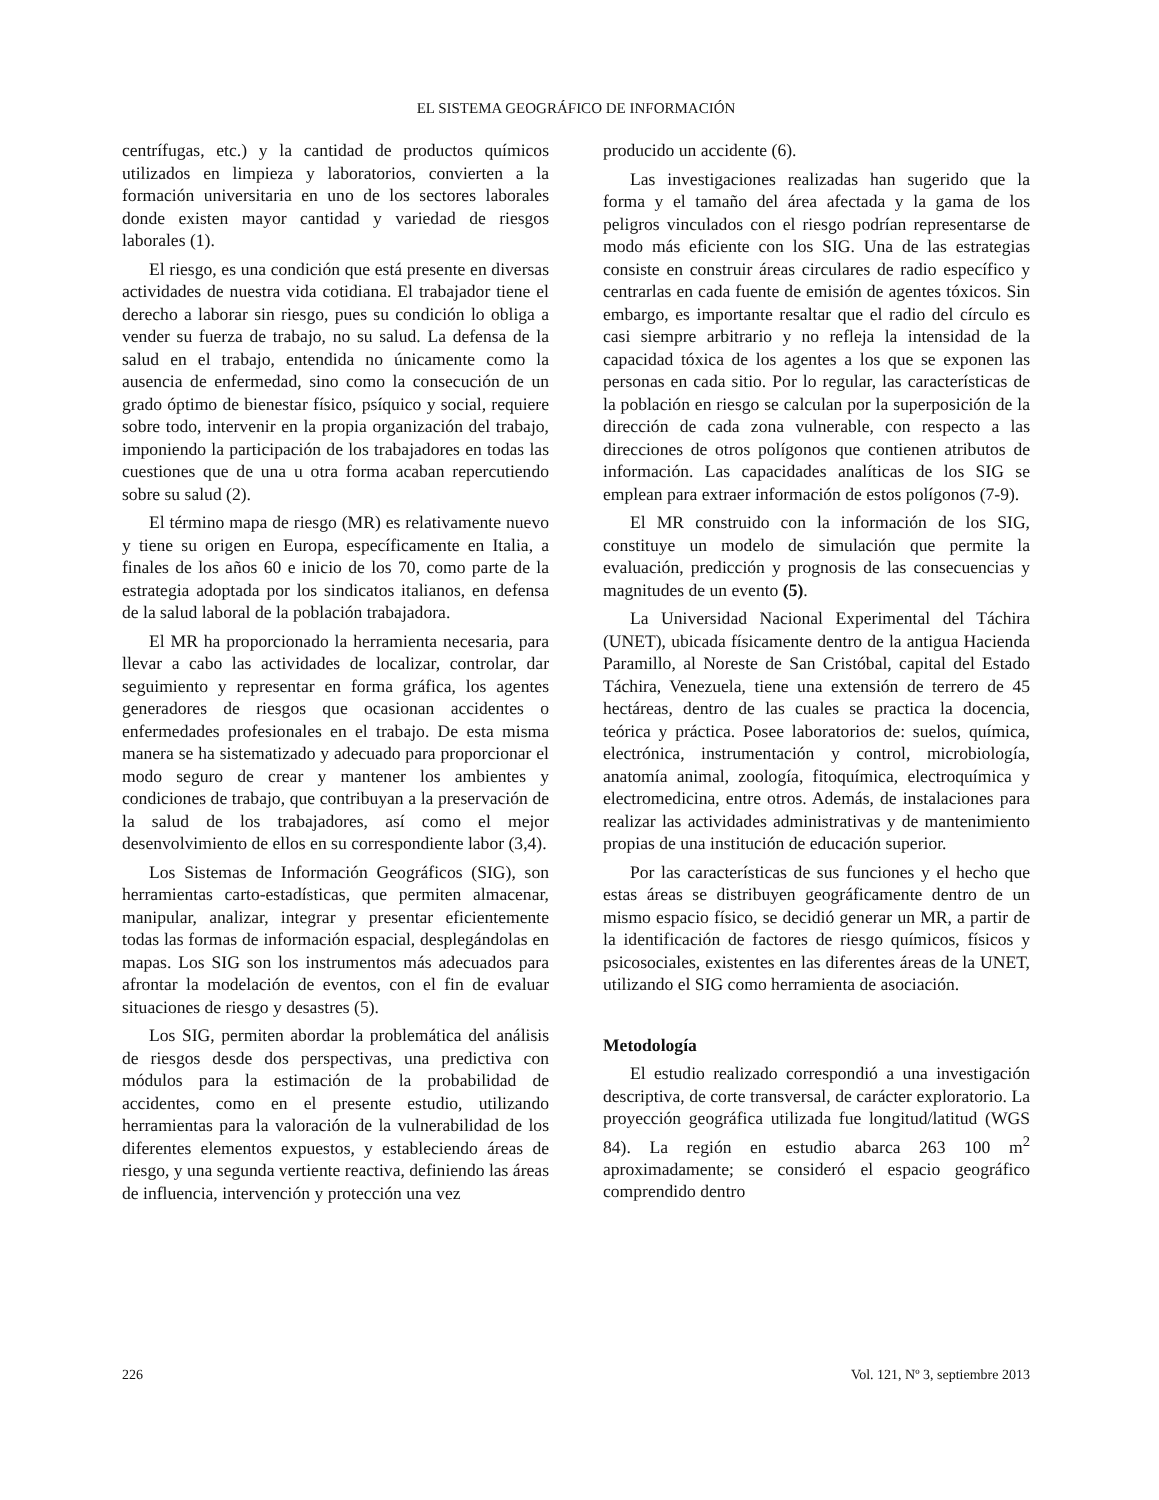EL SISTEMA GEOGRÁFICO DE INFORMACIÓN
centrífugas, etc.) y la cantidad de productos químicos utilizados en limpieza y laboratorios, convierten a la formación universitaria en uno de los sectores laborales donde existen mayor cantidad y variedad de riesgos laborales (1).
El riesgo, es una condición que está presente en diversas actividades de nuestra vida cotidiana. El trabajador tiene el derecho a laborar sin riesgo, pues su condición lo obliga a vender su fuerza de trabajo, no su salud. La defensa de la salud en el trabajo, entendida no únicamente como la ausencia de enfermedad, sino como la consecución de un grado óptimo de bienestar físico, psíquico y social, requiere sobre todo, intervenir en la propia organización del trabajo, imponiendo la participación de los trabajadores en todas las cuestiones que de una u otra forma acaban repercutiendo sobre su salud (2).
El término mapa de riesgo (MR) es relativamente nuevo y tiene su origen en Europa, específicamente en Italia, a finales de los años 60 e inicio de los 70, como parte de la estrategia adoptada por los sindicatos italianos, en defensa de la salud laboral de la población trabajadora.
El MR ha proporcionado la herramienta necesaria, para llevar a cabo las actividades de localizar, controlar, dar seguimiento y representar en forma gráfica, los agentes generadores de riesgos que ocasionan accidentes o enfermedades profesionales en el trabajo. De esta misma manera se ha sistematizado y adecuado para proporcionar el modo seguro de crear y mantener los ambientes y condiciones de trabajo, que contribuyan a la preservación de la salud de los trabajadores, así como el mejor desenvolvimiento de ellos en su correspondiente labor (3,4).
Los Sistemas de Información Geográficos (SIG), son herramientas carto-estadísticas, que permiten almacenar, manipular, analizar, integrar y presentar eficientemente todas las formas de información espacial, desplegándolas en mapas. Los SIG son los instrumentos más adecuados para afrontar la modelación de eventos, con el fin de evaluar situaciones de riesgo y desastres (5).
Los SIG, permiten abordar la problemática del análisis de riesgos desde dos perspectivas, una predictiva con módulos para la estimación de la probabilidad de accidentes, como en el presente estudio, utilizando herramientas para la valoración de la vulnerabilidad de los diferentes elementos expuestos, y estableciendo áreas de riesgo, y una segunda vertiente reactiva, definiendo las áreas de influencia, intervención y protección una vez
producido un accidente (6).
Las investigaciones realizadas han sugerido que la forma y el tamaño del área afectada y la gama de los peligros vinculados con el riesgo podrían representarse de modo más eficiente con los SIG. Una de las estrategias consiste en construir áreas circulares de radio específico y centrarlas en cada fuente de emisión de agentes tóxicos. Sin embargo, es importante resaltar que el radio del círculo es casi siempre arbitrario y no refleja la intensidad de la capacidad tóxica de los agentes a los que se exponen las personas en cada sitio. Por lo regular, las características de la población en riesgo se calculan por la superposición de la dirección de cada zona vulnerable, con respecto a las direcciones de otros polígonos que contienen atributos de información. Las capacidades analíticas de los SIG se emplean para extraer información de estos polígonos (7-9).
El MR construido con la información de los SIG, constituye un modelo de simulación que permite la evaluación, predicción y prognosis de las consecuencias y magnitudes de un evento (5).
La Universidad Nacional Experimental del Táchira (UNET), ubicada físicamente dentro de la antigua Hacienda Paramillo, al Noreste de San Cristóbal, capital del Estado Táchira, Venezuela, tiene una extensión de terrero de 45 hectáreas, dentro de las cuales se practica la docencia, teórica y práctica. Posee laboratorios de: suelos, química, electrónica, instrumentación y control, microbiología, anatomía animal, zoología, fitoquímica, electroquímica y electromedicina, entre otros. Además, de instalaciones para realizar las actividades administrativas y de mantenimiento propias de una institución de educación superior.
Por las características de sus funciones y el hecho que estas áreas se distribuyen geográficamente dentro de un mismo espacio físico, se decidió generar un MR, a partir de la identificación de factores de riesgo químicos, físicos y psicosociales, existentes en las diferentes áreas de la UNET, utilizando el SIG como herramienta de asociación.
Metodología
El estudio realizado correspondió a una investigación descriptiva, de corte transversal, de carácter exploratorio. La proyección geográfica utilizada fue longitud/latitud (WGS 84). La región en estudio abarca 263 100 m<sup>2</sup> aproximadamente; se consideró el espacio geográfico comprendido dentro
226 Vol. 121, Nº 3, septiembre 2013